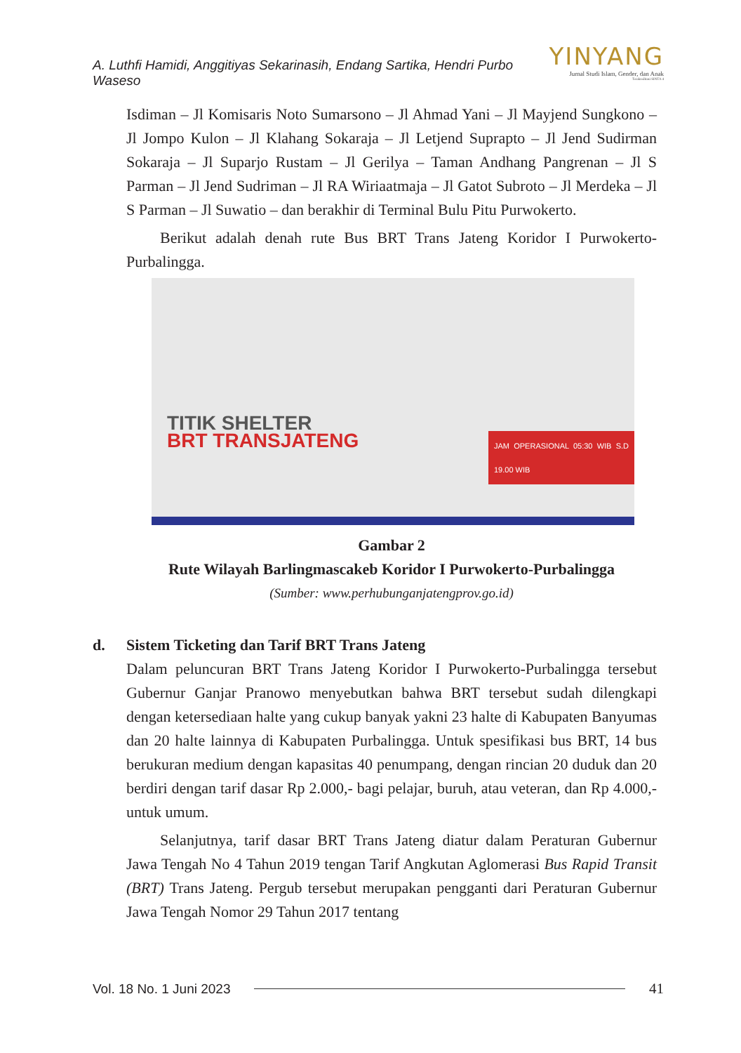A. Luthfi Hamidi, Anggitiyas Sekarinasih, Endang Sartika, Hendri Purbo Waseso
YINYANG
Jurnal Studi Islam, Gender, dan Anak
Terakreditasi SINTA 4
Isdiman – Jl Komisaris Noto Sumarsono – Jl Ahmad Yani – Jl Mayjend Sungkono – Jl Jompo Kulon – Jl Klahang Sokaraja – Jl Letjend Suprapto – Jl Jend Sudirman Sokaraja – Jl Suparjo Rustam – Jl Gerilya – Taman Andhang Pangrenan – Jl S Parman – Jl Jend Sudriman – Jl RA Wiriaatmaja – Jl Gatot Subroto – Jl Merdeka – Jl S Parman – Jl Suwatio – dan berakhir di Terminal Bulu Pitu Purwokerto.
Berikut adalah denah rute Bus BRT Trans Jateng Koridor I Purwokerto-Purbalingga.
TITIK SHELTER
BRT TRANSJATENG
JAM OPERASIONAL 05:30 WIB S.D 19.00 WIB
Gambar 2
Rute Wilayah Barlingmascakeb Koridor I Purwokerto-Purbalingga
(Sumber: www.perhubunganjatengprov.go.id)
d. Sistem Ticketing dan Tarif BRT Trans Jateng
Dalam peluncuran BRT Trans Jateng Koridor I Purwokerto-Purbalingga tersebut Gubernur Ganjar Pranowo menyebutkan bahwa BRT tersebut sudah dilengkapi dengan ketersediaan halte yang cukup banyak yakni 23 halte di Kabupaten Banyumas dan 20 halte lainnya di Kabupaten Purbalingga. Untuk spesifikasi bus BRT, 14 bus berukuran medium dengan kapasitas 40 penumpang, dengan rincian 20 duduk dan 20 berdiri dengan tarif dasar Rp 2.000,- bagi pelajar, buruh, atau veteran, dan Rp 4.000,- untuk umum.
Selanjutnya, tarif dasar BRT Trans Jateng diatur dalam Peraturan Gubernur Jawa Tengah No 4 Tahun 2019 tengan Tarif Angkutan Aglomerasi Bus Rapid Transit (BRT) Trans Jateng. Pergub tersebut merupakan pengganti dari Peraturan Gubernur Jawa Tengah Nomor 29 Tahun 2017 tentang
Vol. 18 No. 1 Juni 2023 41